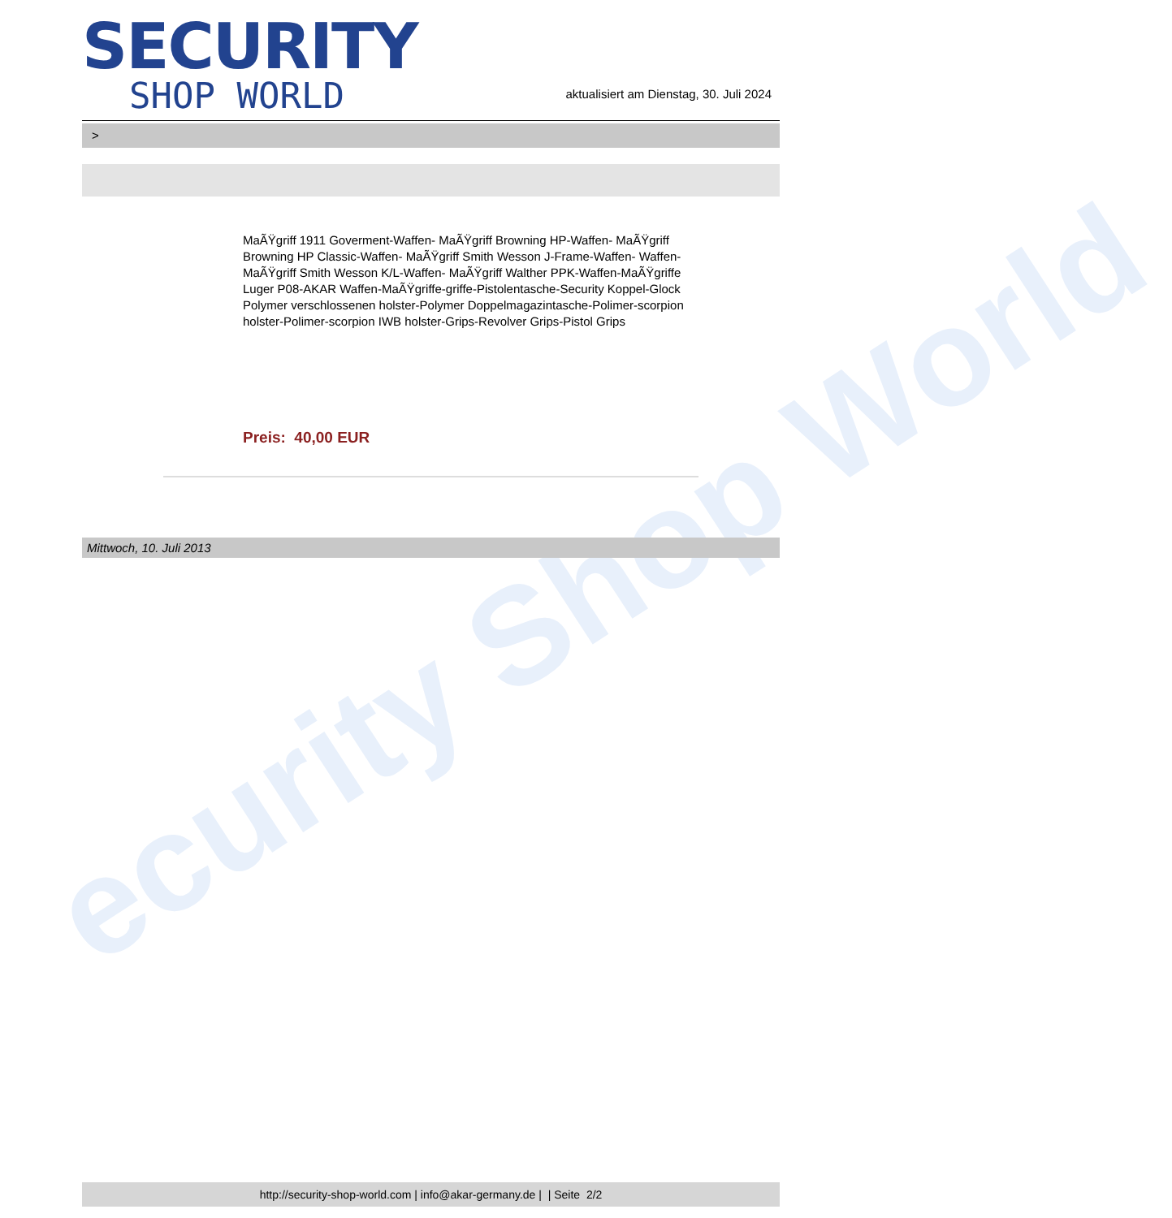ecurity Shop World
SECURITY
SHOP WORLD
aktualisiert am Dienstag, 30. Juli 2024
>
MaÃŸgriff 1911 Goverment-Waffen- MaÃŸgriff Browning HP-Waffen- MaÃŸgriff Browning HP Classic-Waffen- MaÃŸgriff Smith Wesson J-Frame-Waffen- Waffen-MaÃŸgriff Smith Wesson K/L-Waffen- MaÃŸgriff Walther PPK-Waffen-MaÃŸgriffe Luger P08-AKAR Waffen-MaÃŸgriffe-griffe-Pistolentasche-Security Koppel-Glock Polymer verschlossenen holster-Polymer Doppelmagazintasche-Polimer-scorpion holster-Polimer-scorpion IWB holster-Grips-Revolver Grips-Pistol Grips
Preis: 40,00 EUR
Mittwoch, 10. Juli 2013
http://security-shop-world.com | info@akar-germany.de | | Seite 2/2